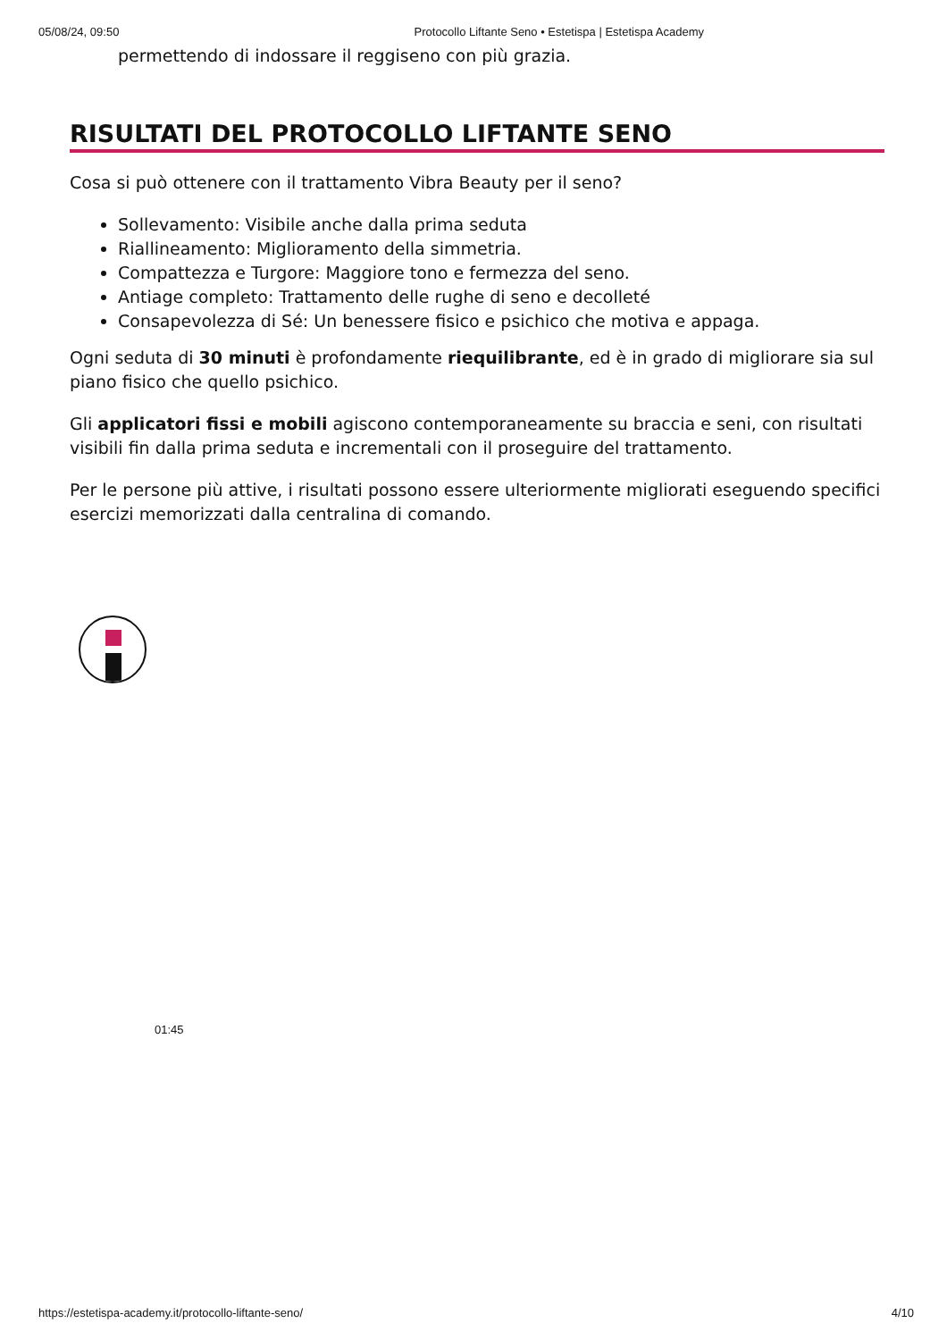05/08/24, 09:50 Protocollo Liftante Seno • Estetispa | Estetispa Academy
permettendo di indossare il reggiseno con più grazia.
RISULTATI DEL PROTOCOLLO LIFTANTE SENO
Cosa si può ottenere con il trattamento Vibra Beauty per il seno?
Sollevamento: Visibile anche dalla prima seduta
Riallineamento: Miglioramento della simmetria.
Compattezza e Turgore: Maggiore tono e fermezza del seno.
Antiage completo: Trattamento delle rughe di seno e decolleté
Consapevolezza di Sé: Un benessere fisico e psichico che motiva e appaga.
Ogni seduta di 30 minuti è profondamente riequilibrante, ed è in grado di migliorare sia sul piano fisico che quello psichico.
Gli applicatori fissi e mobili agiscono contemporaneamente su braccia e seni, con risultati visibili fin dalla prima seduta e incrementali con il proseguire del trattamento.
Per le persone più attive, i risultati possono essere ulteriormente migliorati eseguendo specifici esercizi memorizzati dalla centralina di comando.
01:45
https://estetispa-academy.it/protocollo-liftante-seno/ 4/10